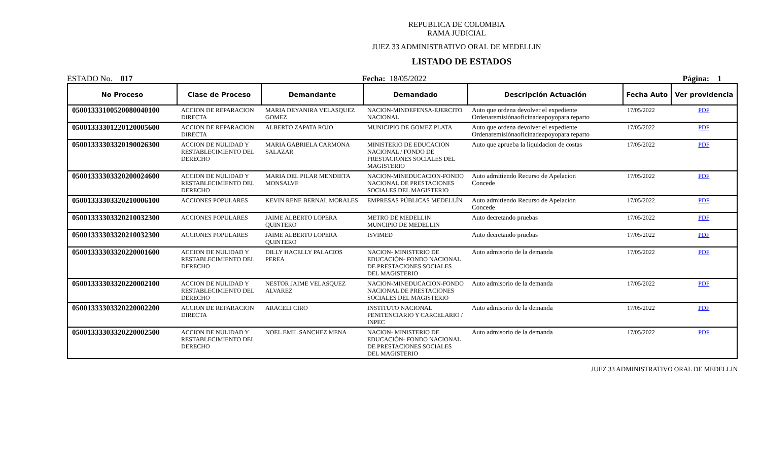REPUBLICA DE COLOMBIA
RAMA JUDICIAL
JUEZ 33 ADMINISTRATIVO ORAL DE MEDELLIN
LISTADO DE ESTADOS
ESTADO No. 017 Fecha: 18/05/2022 Página: 1
| No Proceso | Clase de Proceso | Demandante | Demandado | Descripción Actuación | Fecha Auto | Ver providencia |
| --- | --- | --- | --- | --- | --- | --- |
| 05001333100520080040100 | ACCION DE REPARACION DIRECTA | MARIA DEYANIRA VELASQUEZ GOMEZ | NACION-MINDEFENSA-EJERCITO NACIONAL | Auto que ordena devolver el expediente Ordenaremisiónaoficinadeapoyopara reparto | 17/05/2022 | PDF |
| 05001333301220120005600 | ACCION DE REPARACION DIRECTA | ALBERTO ZAPATA ROJO | MUNICIPIO DE GOMEZ PLATA | Auto que ordena devolver el expediente Ordenaremisiónaoficinadeapoyopara reparto | 17/05/2022 | PDF |
| 05001333303320190026300 | ACCION DE NULIDAD Y RESTABLECIMIENTO DEL DERECHO | MARIA GABRIELA CARMONA SALAZAR | MINISTERIO DE EDUCACION NACIONAL / FONDO DE PRESTACIONES SOCIALES DEL MAGISTERIO | Auto que aprueba la liquidacion de costas | 17/05/2022 | PDF |
| 05001333303320200024600 | ACCION DE NULIDAD Y RESTABLECIMIENTO DEL DERECHO | MARIA DEL PILAR MENDIETA MONSALVE | NACION-MINEDUCACION-FONDO NACIONAL DE PRESTACIONES SOCIALES DEL MAGISTERIO | Auto admitiendo Recurso de Apelacion Concede | 17/05/2022 | PDF |
| 05001333303320210006100 | ACCIONES POPULARES | KEVIN RENE BERNAL MORALES | EMPRESAS PÚBLICAS MEDELLÍN | Auto admitiendo Recurso de Apelacion Concede | 17/05/2022 | PDF |
| 05001333303320210032300 | ACCIONES POPULARES | JAIME ALBERTO LOPERA QUINTERO | METRO DE MEDELLIN MUNCIPIO DE MEDELLIN | Auto decretando pruebas | 17/05/2022 | PDF |
| 05001333303320210032300 | ACCIONES POPULARES | JAIME ALBERTO LOPERA QUINTERO | ISVIMED | Auto decretando pruebas | 17/05/2022 | PDF |
| 05001333303320220001600 | ACCION DE NULIDAD Y RESTABLECIMIENTO DEL DERECHO | DILLY HACELLY PALACIOS PEREA | NACION- MINISTERIO DE EDUCACIÓN- FONDO NACIONAL DE PRESTACIONES SOCIALES DEL MAGISTERIO | Auto admisorio de la demanda | 17/05/2022 | PDF |
| 05001333303320220002100 | ACCION DE NULIDAD Y RESTABLECIMIENTO DEL DERECHO | NESTOR JAIME VELASQUEZ ALVAREZ | NACION-MINEDUCACION-FONDO NACIONAL DE PRESTACIONES SOCIALES DEL MAGISTERIO | Auto admisorio de la demanda | 17/05/2022 | PDF |
| 05001333303320220002200 | ACCION DE REPARACION DIRECTA | ARACELI CIRO | INSTITUTO NACIONAL PENITENCIARIO Y CARCELARIO / INPEC | Auto admisorio de la demanda | 17/05/2022 | PDF |
| 05001333303320220002500 | ACCION DE NULIDAD Y RESTABLECIMIENTO DEL DERECHO | NOEL EMIL SANCHEZ MENA | NACION- MINISTERIO DE EDUCACIÓN- FONDO NACIONAL DE PRESTACIONES SOCIALES DEL MAGISTERIO | Auto admisorio de la demanda | 17/05/2022 | PDF |
JUEZ 33 ADMINISTRATIVO ORAL DE MEDELLIN